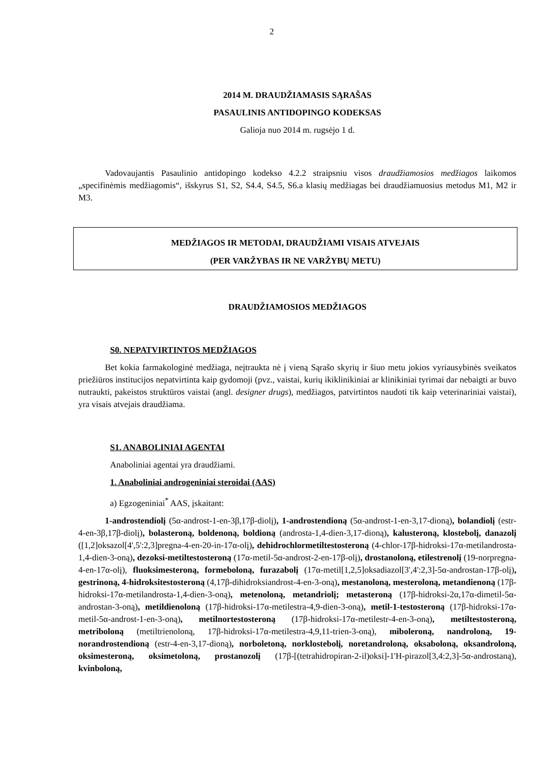2
2014 M. DRAUDŽIAMASIS SĄRAŠAS
PASAULINIS ANTIDOPINGO KODEKSAS
Galioja nuo 2014 m. rugsėjo 1 d.
Vadovaujantis Pasaulinio antidopingo kodekso 4.2.2 straipsniu visos draudžiamosios medžiagos laikomos „specifinėmis medžiagomis“, išskyrus S1, S2, S4.4, S4.5, S6.a klasių medžiagas bei draudžiamuosius metodus M1, M2 ir M3.
MEDŽIAGOS IR METODAI, DRAUDŽIAMI VISAIS ATVEJAIS
(PER VARŽYBAS IR NE VARŽYBŲ METU)
DRAUDŽIAMOSIOS MEDŽIAGOS
S0. NEPATVIRTINTOS MEDŽIAGOS
Bet kokia farmakologinė medžiaga, neįtraukta nė į vieną Sąrašo skyrių ir šiuo metu jokios vyriausybinės sveikatos priežiūros institucijos nepatvirtinta kaip gydomoji (pvz., vaistai, kurių ikiklinikiniai ar klinikiniai tyrimai dar nebaigti ar buvo nutraukti, pakeistos struktūros vaistai (angl. designer drugs), medžiagos, patvirtintos naudoti tik kaip veterinariniai vaistai), yra visais atvejais draudžiama.
S1. ANABOLINIAI AGENTAI
Anaboliniai agentai yra draudžiami.
1. Anaboliniai androgeniniai steroidai (AAS)
a) Egzogeniniai<sup>*</sup> AAS, įskaitant:
1-androstendiolį (5α-androst-1-en-3β,17β-diolį), 1-androstendioną (5α-androst-1-en-3,17-dioną), bolandiolį (estr-4-en-3β,17β-diolį), bolasteroną, boldenoną, boldioną (androsta-1,4-dien-3,17-dioną), kalusteroną, klostebolį, danazolį ([1,2]oksazol[4',5':2,3]pregna-4-en-20-in-17α-olį), dehidrochlormetiltestosteroną (4-chlor-17β-hidroksi-17α-metilandrosta-1,4-dien-3-oną), dezoksi-metiltestosteroną (17α-metil-5α-androst-2-en-17β-olį), drostanoloną, etilestrenolį (19-norpregna-4-en-17α-olį), fluoksimesteroną, formeboloną, furazabolį (17α-metil[1,2,5]oksadiazol[3',4':2,3]-5α-androstan-17β-olį), gestrinoną, 4-hidroksitestosteroną (4,17β-dihidroksiandrost-4-en-3-oną), mestanoloną, mesteroloną, metandienoną (17β-hidroksi-17α-metilandrosta-1,4-dien-3-oną), metenoloną, metandriolį; metasteroną (17β-hidroksi-2α,17α-dimetil-5α-androstan-3-oną), metildienoloną (17β-hidroksi-17α-metilestra-4,9-dien-3-oną), metil-1-testosteroną (17β-hidroksi-17α-metil-5α-androst-1-en-3-oną), metilnortestosteroną (17β-hidroksi-17α-metilestr-4-en-3-oną), metiltestosteroną, metriboloną (metiltrienoloną, 17β-hidroksi-17α-metilestra-4,9,11-trien-3-oną), miboleroną, nandroloną, 19-norandrostendioną (estr-4-en-3,17-dioną), norboletoną, norklostebolį, noretandroloną, oksaboloną, oksandroloną, oksimesteroną, oksimetoloną, prostanozolį (17β-[(tetrahidropiran-2-il)oksi]-1'H-pirazol[3,4:2,3]-5α-androstaną), kvinboloną,